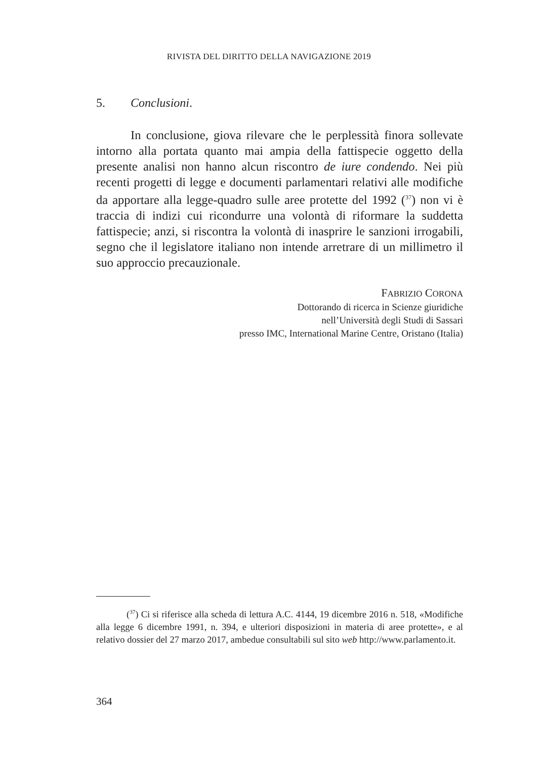RIVISTA DEL DIRITTO DELLA NAVIGAZIONE 2019
5. Conclusioni.
In conclusione, giova rilevare che le perplessità finora sollevate intorno alla portata quanto mai ampia della fattispecie oggetto della presente analisi non hanno alcun riscontro de iure condendo. Nei più recenti progetti di legge e documenti parlamentari relativi alle modifiche da apportare alla legge-quadro sulle aree protette del 1992 (<sup>37</sup>) non vi è traccia di indizi cui ricondurre una volontà di riformare la suddetta fattispecie; anzi, si riscontra la volontà di inasprire le sanzioni irrogabili, segno che il legislatore italiano non intende arretrare di un millimetro il suo approccio precauzionale.
FABRIZIO CORONA
Dottorando di ricerca in Scienze giuridiche
nell’Università degli Studi di Sassari
presso IMC, International Marine Centre, Oristano (Italia)
(<sup>37</sup>) Ci si riferisce alla scheda di lettura A.C. 4144, 19 dicembre 2016 n. 518, «Modifiche alla legge 6 dicembre 1991, n. 394, e ulteriori disposizioni in materia di aree protette», e al relativo dossier del 27 marzo 2017, ambedue consultabili sul sito web http://www.parlamento.it.
364